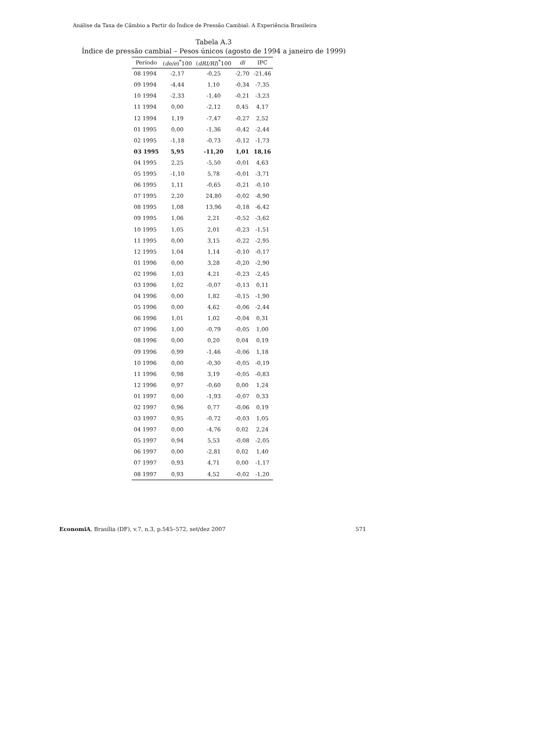Análise da Taxa de Câmbio a Partir do Índice de Pressão Cambial: A Experiência Brasileira
Tabela A.3
Índice de pressão cambial – Pesos únicos (agosto de 1994 a janeiro de 1999)
| Período | ( de/e )<sup>*</sup>100 | ( dRI/RI )<sup>*</sup>100 | di | IPC |
| --- | --- | --- | --- | --- |
| 08 1994 | -2,17 | -0,25 | -2,70 | -21,46 |
| 09 1994 | -4,44 | 1,10 | -0,34 | -7,35 |
| 10 1994 | -2,33 | -1,40 | -0,21 | -3,23 |
| 11 1994 | 0,00 | -2,12 | 0,45 | 4,17 |
| 12 1994 | 1,19 | -7,47 | -0,27 | 2,52 |
| 01 1995 | 0,00 | -1,36 | -0,42 | -2,44 |
| 02 1995 | -1,18 | -0,73 | -0,12 | -1,73 |
| 03 1995 | 5,95 | -11,20 | 1,01 | 18,16 |
| 04 1995 | 2,25 | -5,50 | -0,01 | 4,63 |
| 05 1995 | -1,10 | 5,78 | -0,01 | -3,71 |
| 06 1995 | 1,11 | -0,65 | -0,21 | -0,10 |
| 07 1995 | 2,20 | 24,80 | -0,02 | -8,90 |
| 08 1995 | 1,08 | 13,96 | -0,18 | -6,42 |
| 09 1995 | 1,06 | 2,21 | -0,52 | -3,62 |
| 10 1995 | 1,05 | 2,01 | -0,23 | -1,51 |
| 11 1995 | 0,00 | 3,15 | -0,22 | -2,95 |
| 12 1995 | 1,04 | 1,14 | -0,10 | -0,17 |
| 01 1996 | 0,00 | 3,28 | -0,20 | -2,90 |
| 02 1996 | 1,03 | 4,21 | -0,23 | -2,45 |
| 03 1996 | 1,02 | -0,07 | -0,13 | 0,11 |
| 04 1996 | 0,00 | 1,82 | -0,15 | -1,90 |
| 05 1996 | 0,00 | 4,62 | -0,06 | -2,44 |
| 06 1996 | 1,01 | 1,02 | -0,04 | 0,31 |
| 07 1996 | 1,00 | -0,79 | -0,05 | 1,00 |
| 08 1996 | 0,00 | 0,20 | 0,04 | 0,19 |
| 09 1996 | 0,99 | -1,46 | -0,06 | 1,18 |
| 10 1996 | 0,00 | -0,30 | -0,05 | -0,19 |
| 11 1996 | 0,98 | 3,19 | -0,05 | -0,83 |
| 12 1996 | 0,97 | -0,60 | 0,00 | 1,24 |
| 01 1997 | 0,00 | -1,93 | -0,07 | 0,33 |
| 02 1997 | 0,96 | 0,77 | -0,06 | 0,19 |
| 03 1997 | 0,95 | -0,72 | -0,03 | 1,05 |
| 04 1997 | 0,00 | -4,76 | 0,02 | 2,24 |
| 05 1997 | 0,94 | 5,53 | -0,08 | -2,05 |
| 06 1997 | 0,00 | -2,81 | 0,02 | 1,40 |
| 07 1997 | 0,93 | 4,71 | 0,00 | -1,17 |
| 08 1997 | 0,93 | 4,52 | -0,02 | -1,20 |
EconomiA, Brasília (DF), v.7, n.3, p.545–572, set/dez 2007 571